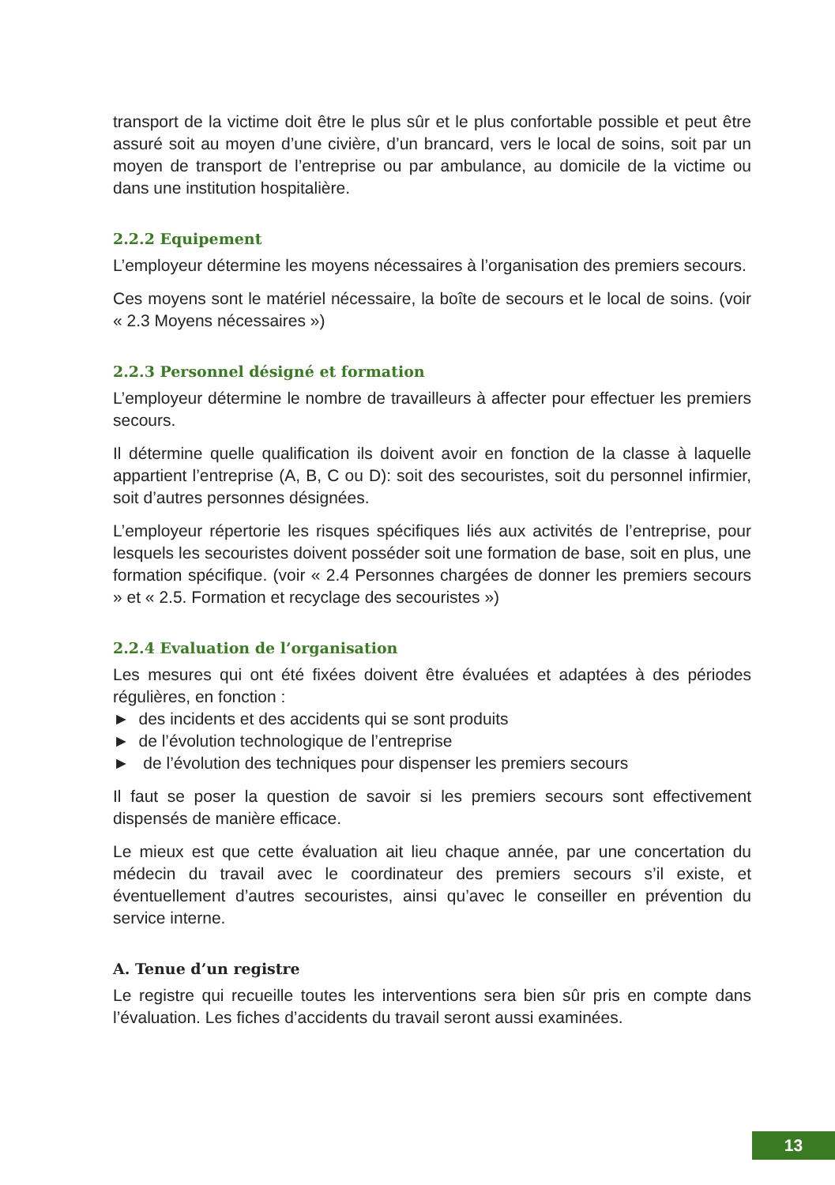transport de la victime doit être le plus sûr et le plus confortable possible et peut être assuré soit au moyen d’une civière, d’un brancard, vers le local de soins, soit par un moyen de transport de l’entreprise ou par ambulance, au domicile de la victime ou dans une institution hospitalière.
2.2.2 Equipement
L’employeur détermine les moyens nécessaires à l’organisation des premiers secours.
Ces moyens sont le matériel nécessaire, la boîte de secours et le local de soins. (voir « 2.3 Moyens nécessaires »)
2.2.3 Personnel désigné et formation
L’employeur détermine le nombre de travailleurs à affecter pour effectuer les premiers secours.
Il détermine quelle qualification ils doivent avoir en fonction de la classe à laquelle appartient l’entreprise (A, B, C ou D): soit des secouristes, soit du personnel infirmier, soit d’autres personnes désignées.
L’employeur répertorie les risques spécifiques liés aux activités de l’entreprise, pour lesquels les secouristes doivent posséder soit une formation de base, soit en plus, une formation spécifique. (voir « 2.4 Personnes chargées de donner les premiers secours » et « 2.5. Formation et recyclage des secouristes »)
2.2.4 Evaluation de l’organisation
Les mesures qui ont été fixées doivent être évaluées et adaptées à des périodes régulières, en fonction :
► des incidents et des accidents qui se sont produits
► de l’évolution technologique de l’entreprise
► de l’évolution des techniques pour dispenser les premiers secours
Il faut se poser la question de savoir si les premiers secours sont effectivement dispensés de manière efficace.
Le mieux est que cette évaluation ait lieu chaque année, par une concertation du médecin du travail avec le coordinateur des premiers secours s’il existe, et éventuellement d’autres secouristes, ainsi qu’avec le conseiller en prévention du service interne.
A. Tenue d’un registre
Le registre qui recueille toutes les interventions sera bien sûr pris en compte dans l’évaluation. Les fiches d’accidents du travail seront aussi examinées.
13